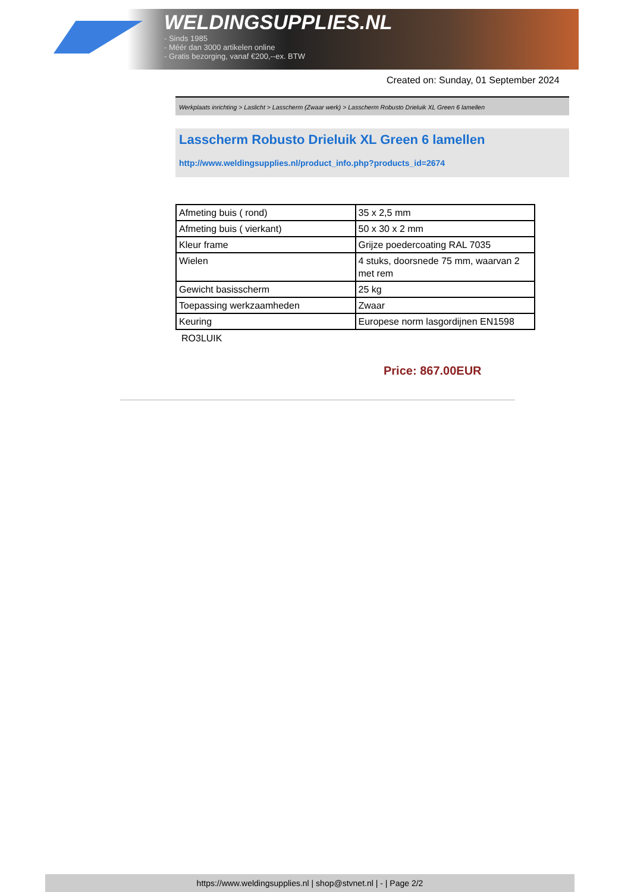WELDINGSUPPLIES.NL
- Sinds 1985
- Méér dan 3000 artikelen online
- Gratis bezorging, vanaf €200,--ex. BTW
Created on: Sunday, 01 September 2024
Werkplaats inrichting > Laslicht > Lasscherm (Zwaar werk) > Lasscherm Robusto Drieluik XL Green 6 lamellen
Lasscherm Robusto Drieluik XL Green 6 lamellen
http://www.weldingsupplies.nl/product_info.php?products_id=2674
| Afmeting buis ( rond) | 35 x 2,5 mm |
| Afmeting buis ( vierkant) | 50 x 30 x 2 mm |
| Kleur frame | Grijze poedercoating RAL 7035 |
| Wielen | 4 stuks, doorsnede 75 mm, waarvan 2 met rem |
| Gewicht basisscherm | 25 kg |
| Toepassing werkzaamheden | Zwaar |
| Keuring | Europese norm lasgordijnen EN1598 |
RO3LUIK
Price: 867.00EUR
https://www.weldingsupplies.nl | shop@stvnet.nl | - | Page 2/2